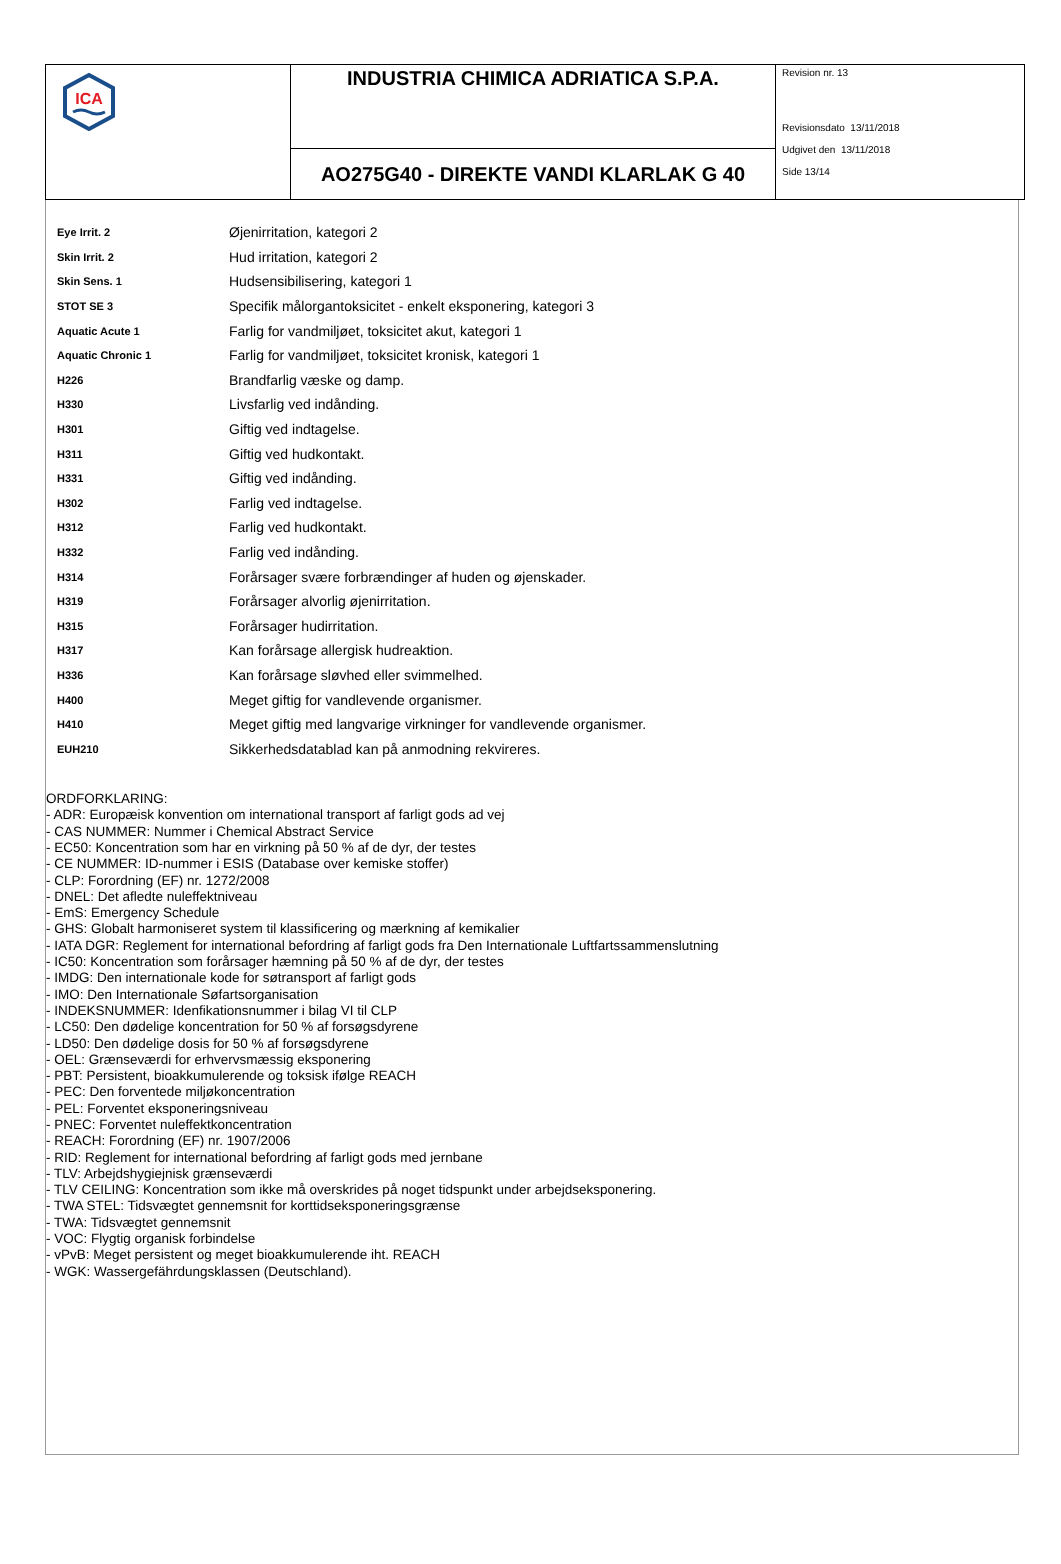| ICA | INDUSTRIA CHIMICA ADRIATICA S.P.A. | Revision nr. 13 Revisionsdato 13/11/2018 Udgivet den 13/11/2018 Side 13/14 |
| | AO275G40 - DIREKTE VANDI KLARLAK G 40 | |
| Eye Irrit. 2 | Øjenirritation, kategori 2 |
| Skin Irrit. 2 | Hud irritation, kategori 2 |
| Skin Sens. 1 | Hudsensibilisering, kategori 1 |
| STOT SE 3 | Specifik målorgantoksicitet - enkelt eksponering, kategori 3 |
| Aquatic Acute 1 | Farlig for vandmiljøet, toksicitet akut, kategori 1 |
| Aquatic Chronic 1 | Farlig for vandmiljøet, toksicitet kronisk, kategori 1 |
| H226 | Brandfarlig væske og damp. |
| H330 | Livsfarlig ved indånding. |
| H301 | Giftig ved indtagelse. |
| H311 | Giftig ved hudkontakt. |
| H331 | Giftig ved indånding. |
| H302 | Farlig ved indtagelse. |
| H312 | Farlig ved hudkontakt. |
| H332 | Farlig ved indånding. |
| H314 | Forårsager svære forbrændinger af huden og øjenskader. |
| H319 | Forårsager alvorlig øjenirritation. |
| H315 | Forårsager hudirritation. |
| H317 | Kan forårsage allergisk hudreaktion. |
| H336 | Kan forårsage sløvhed eller svimmelhed. |
| H400 | Meget giftig for vandlevende organismer. |
| H410 | Meget giftig med langvarige virkninger for vandlevende organismer. |
| EUH210 | Sikkerhedsdatablad kan på anmodning rekvireres. |
ORDFORKLARING:
- ADR: Europæisk konvention om international transport af farligt gods ad vej
- CAS NUMMER: Nummer i Chemical Abstract Service
- EC50: Koncentration som har en virkning på 50 % af de dyr, der testes
- CE NUMMER: ID-nummer i ESIS (Database over kemiske stoffer)
- CLP: Forordning (EF) nr. 1272/2008
- DNEL: Det afledte nuleffektniveau
- EmS: Emergency Schedule
- GHS: Globalt harmoniseret system til klassificering og mærkning af kemikalier
- IATA DGR: Reglement for international befordring af farligt gods fra Den Internationale Luftfartssammenslutning
- IC50: Koncentration som forårsager hæmning på 50 % af de dyr, der testes
- IMDG: Den internationale kode for søtransport af farligt gods
- IMO: Den Internationale Søfartsorganisation
- INDEKSNUMMER: Idenfikationsnummer i bilag VI til CLP
- LC50: Den dødelige koncentration for 50 % af forsøgsdyrene
- LD50: Den dødelige dosis for 50 % af forsøgsdyrene
- OEL: Grænseværdi for erhvervsmæssig eksponering
- PBT: Persistent, bioakkumulerende og toksisk ifølge REACH
- PEC: Den forventede miljøkoncentration
- PEL: Forventet eksponeringsniveau
- PNEC: Forventet nuleffektkoncentration
- REACH: Forordning (EF) nr. 1907/2006
- RID: Reglement for international befordring af farligt gods med jernbane
- TLV: Arbejdshygiejnisk grænseværdi
- TLV CEILING: Koncentration som ikke må overskrides på noget tidspunkt under arbejdseksponering.
- TWA STEL: Tidsvægtet gennemsnit for korttidseksponeringsgrænse
- TWA: Tidsvægtet gennemsnit
- VOC: Flygtig organisk forbindelse
- vPvB: Meget persistent og meget bioakkumulerende iht. REACH
- WGK: Wassergefährdungsklassen (Deutschland).